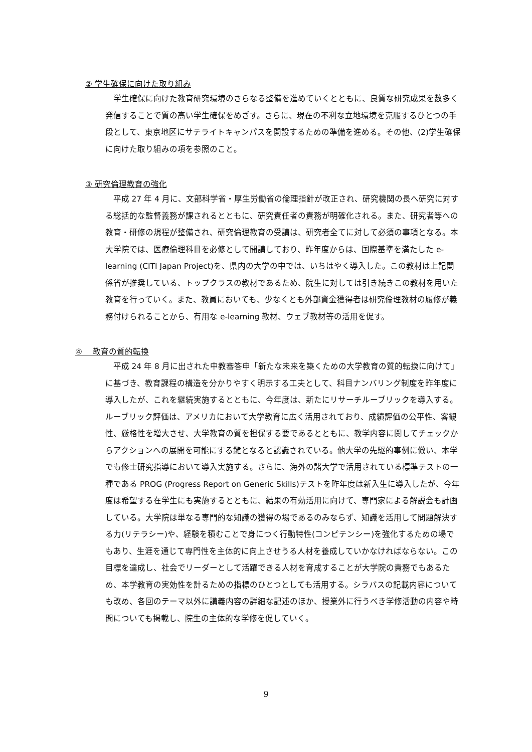② 学生確保に向けた取り組み
学生確保に向けた教育研究環境のさらなる整備を進めていくとともに、良質な研究成果を数多く発信することで質の高い学生確保をめざす。さらに、現在の不利な立地環境を克服するひとつの手段として、東京地区にサテライトキャンパスを開設するための準備を進める。その他、(2)学生確保に向けた取り組みの項を参照のこと。
③ 研究倫理教育の強化
平成 27 年 4 月に、文部科学省・厚生労働省の倫理指針が改正され、研究機関の長へ研究に対する総括的な監督義務が課されるとともに、研究責任者の責務が明確化される。また、研究者等への教育・研修の規程が整備され、研究倫理教育の受講は、研究者全てに対して必須の事項となる。本大学院では、医療倫理科目を必修として開講しており、昨年度からは、国際基準を満たした e-learning (CITI Japan Project)を、県内の大学の中では、いちはやく導入した。この教材は上記関係省が推奨している、トップクラスの教材であるため、院生に対しては引き続きこの教材を用いた教育を行っていく。また、教員においても、少なくとも外部資金獲得者は研究倫理教材の履修が義務付けられることから、有用な e-learning 教材、ウェブ教材等の活用を促す。
④ 　教育の質的転換
平成 24 年 8 月に出された中教審答申「新たな未来を築くための大学教育の質的転換に向けて」に基づき、教育課程の構造を分かりやすく明示する工夫として、科目ナンバリング制度を昨年度に導入したが、これを継続実施するとともに、今年度は、新たにリサーチルーブリックを導入する。ルーブリック評価は、アメリカにおいて大学教育に広く活用されており、成績評価の公平性、客観性、厳格性を増大させ、大学教育の質を担保する要であるとともに、教学内容に関してチェックからアクションへの展開を可能にする鍵となると認識されている。他大学の先駆的事例に倣い、本学でも修士研究指導において導入実施する。さらに、海外の諸大学で活用されている標準テストの一種である PROG (Progress Report on Generic Skills)テストを昨年度は新入生に導入したが、今年度は希望する在学生にも実施するとともに、結果の有効活用に向けて、専門家による解説会も計画している。大学院は単なる専門的な知識の獲得の場であるのみならず、知識を活用して問題解決する力(リテラシー)や、経験を積むことで身につく行動特性(コンピテンシー)を強化するための場でもあり、生涯を通じて専門性を主体的に向上させうる人材を養成していかなければならない。この目標を達成し、社会でリーダーとして活躍できる人材を育成することが大学院の責務でもあるため、本学教育の実効性を計るための指標のひとつとしても活用する。シラバスの記載内容についても改め、各回のテーマ以外に講義内容の詳細な記述のほか、授業外に行うべき学修活動の内容や時間についても掲載し、院生の主体的な学修を促していく。
9